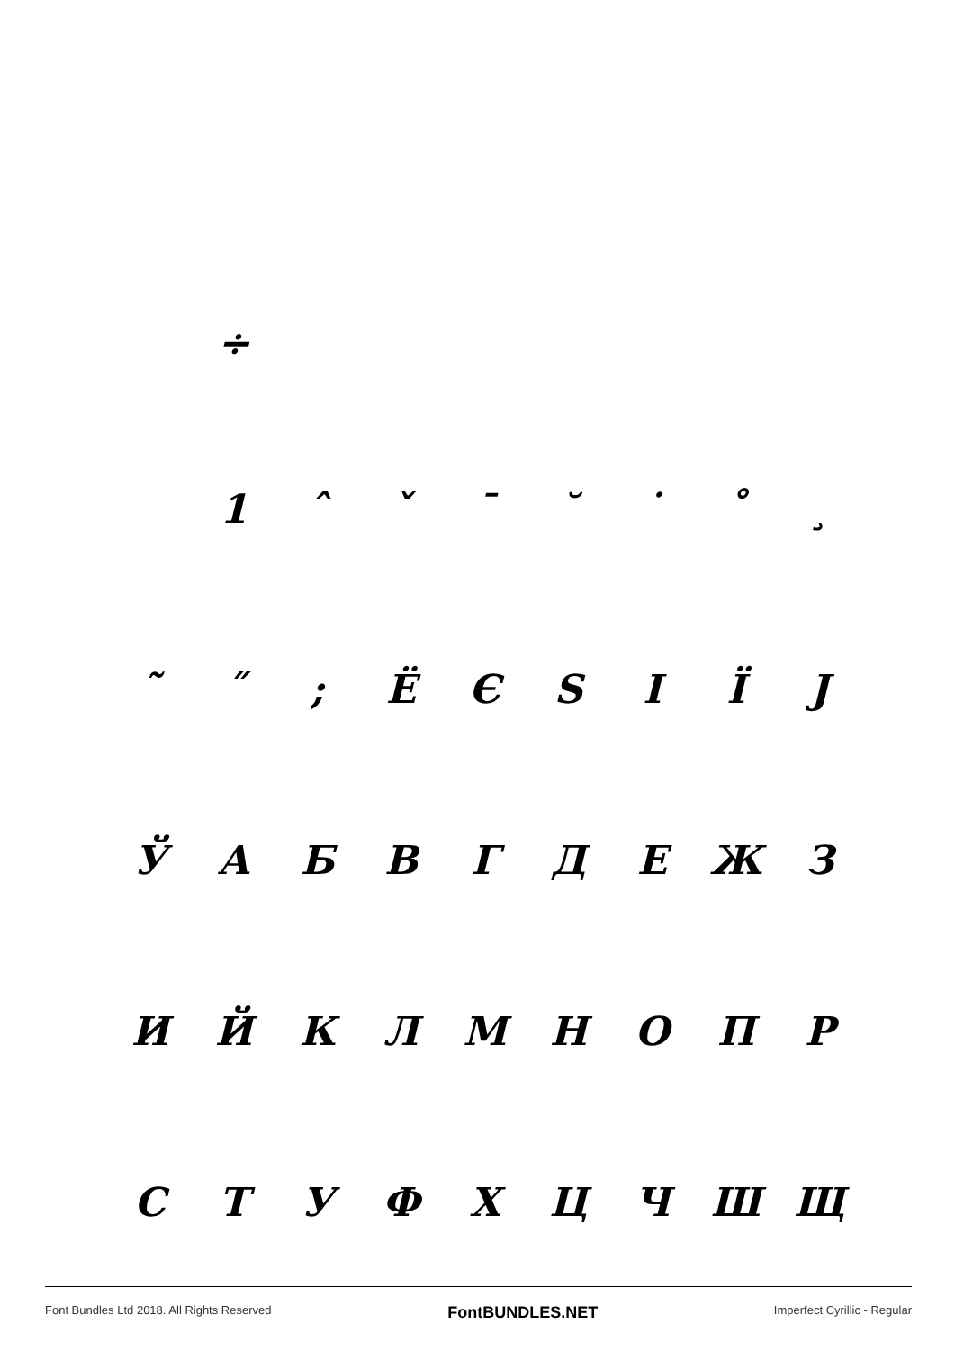÷
1 ˆˇ ¯ ˘ ˙ ˚ ¸
˜ ˝; ЁЄЅІЇЈ
ЎАБВГДЕЖЗ
ИЙКЛМНОПР
СТУФХЦЧШЩ
Font Bundles Ltd 2018. All Rights Reserved FontBUNDLES.NET Imperfect Cyrillic - Regular